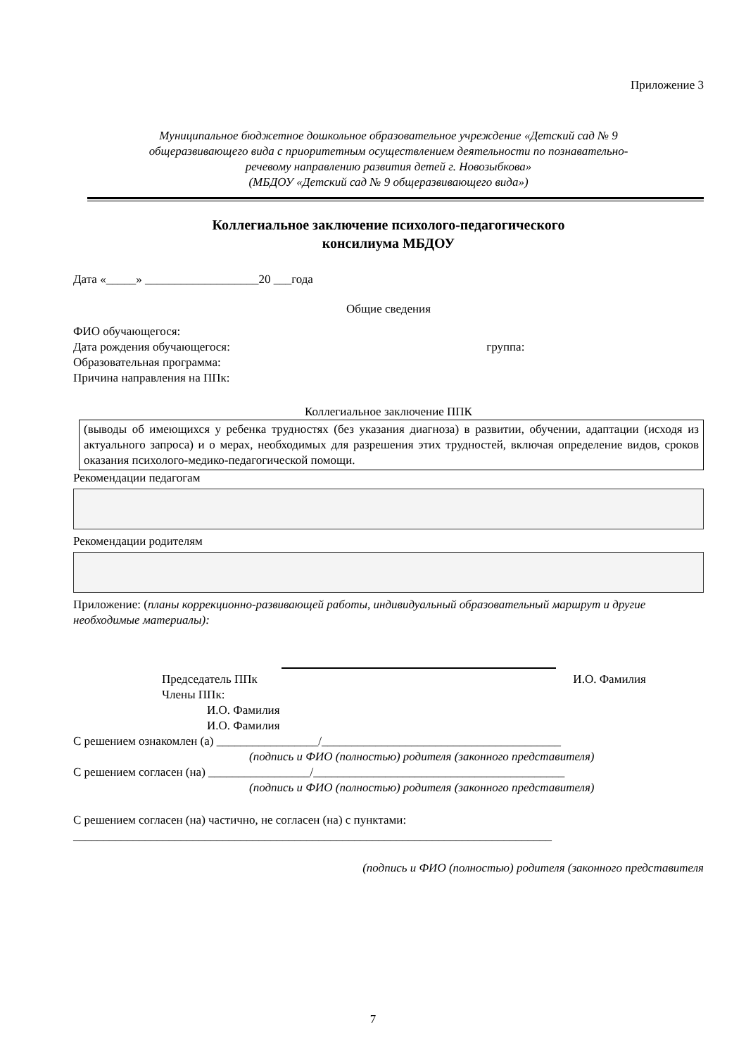Приложение 3
Муниципальное бюджетное дошкольное образовательное учреждение «Детский сад № 9
общеразвивающего вида с приоритетным осуществлением деятельности по познавательно-
речевому направлению развития детей г. Новозыбкова»
(МБДОУ «Детский сад № 9 общеразвивающего вида»)
Коллегиальное заключение психолого-педагогического
консилиума МБДОУ
Дата «_____» ___________________20 ___года
Общие сведения
ФИО обучающегося:
Дата рождения обучающегося: группа:
Образовательная программа:
Причина направления на ППк:
Коллегиальное заключение ППК
(выводы об имеющихся у ребенка трудностях (без указания диагноза) в развитии, обучении, адаптации (исходя из актуального запроса) и о мерах, необходимых для разрешения этих трудностей, включая определение видов, сроков оказания психолого-медико-педагогической помощи.
Рекомендации педагогам
Рекомендации родителям
Приложение: (планы коррекционно-развивающей работы, индивидуальный образовательный маршрут и другие необходимые материалы):
Председатель ППк И.О. Фамилия
Члены ППк:
И.О. Фамилия
И.О. Фамилия
С решением ознакомлен (а) _________________/________________________________________
(подпись и ФИО (полностью) родителя (законного представителя)
С решением согласен (на) _________________/__________________________________________
(подпись и ФИО (полностью) родителя (законного представителя)
С решением согласен (на) частично, не согласен (на) с пунктами:
________________________________________________________________________________
(подпись и ФИО (полностью) родителя (законного представителя
7